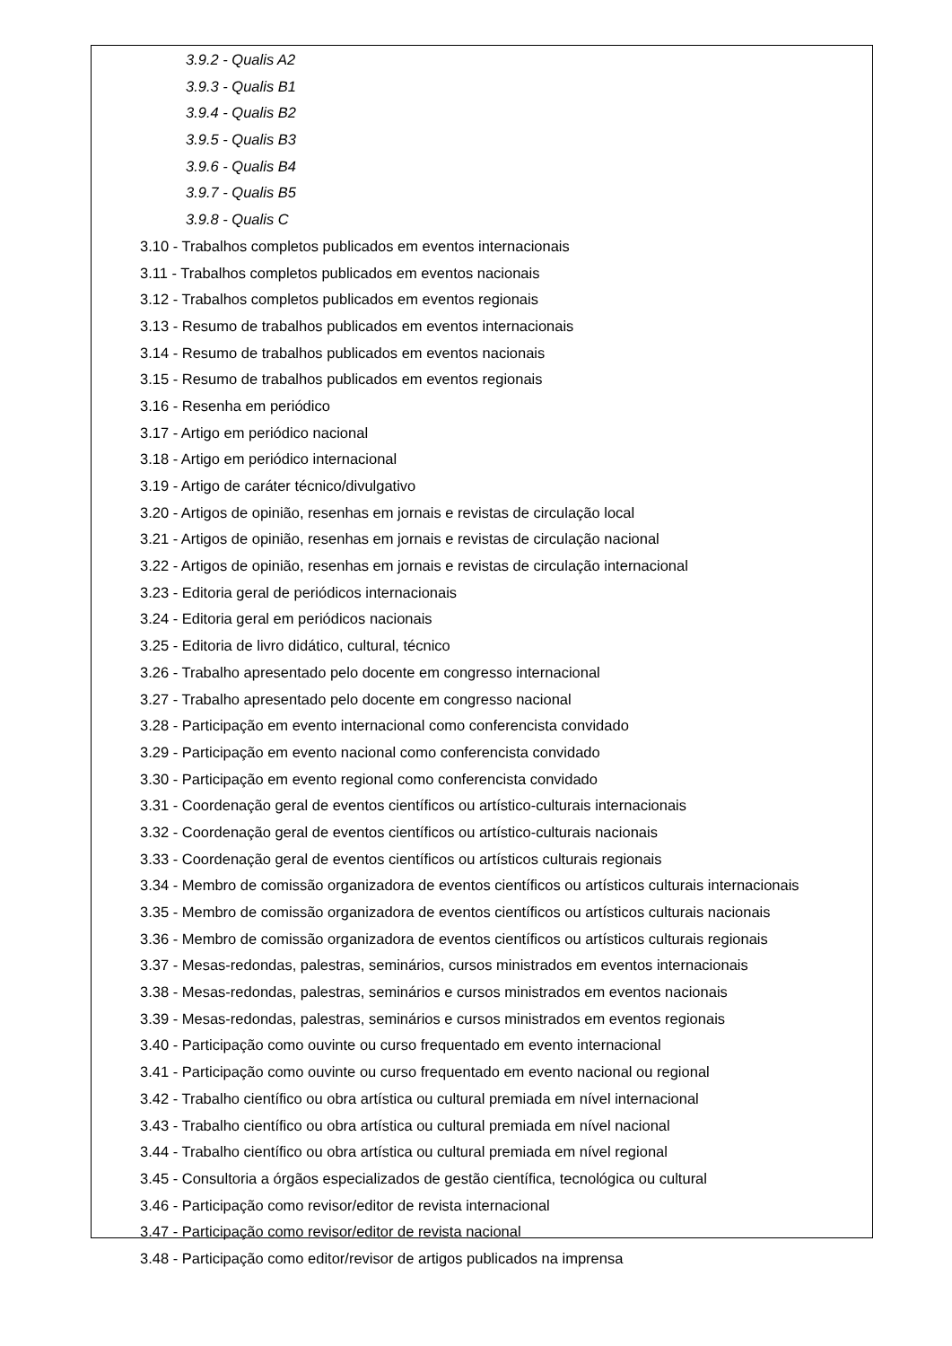3.9.2 - Qualis A2
3.9.3 - Qualis B1
3.9.4 - Qualis B2
3.9.5 - Qualis B3
3.9.6 - Qualis B4
3.9.7 - Qualis B5
3.9.8 - Qualis C
3.10 - Trabalhos completos publicados em eventos internacionais
3.11 - Trabalhos completos publicados em eventos nacionais
3.12 - Trabalhos completos publicados em eventos regionais
3.13 - Resumo de trabalhos publicados em eventos internacionais
3.14 - Resumo de trabalhos publicados em eventos nacionais
3.15 - Resumo de trabalhos publicados em eventos regionais
3.16 - Resenha em periódico
3.17 - Artigo em periódico nacional
3.18 - Artigo em periódico internacional
3.19 - Artigo de caráter técnico/divulgativo
3.20 - Artigos de opinião, resenhas em jornais e revistas de circulação local
3.21 - Artigos de opinião, resenhas em jornais e revistas de circulação nacional
3.22 - Artigos de opinião, resenhas em jornais e revistas de circulação internacional
3.23 - Editoria geral de periódicos internacionais
3.24 - Editoria geral em periódicos nacionais
3.25 - Editoria de livro didático, cultural, técnico
3.26 - Trabalho apresentado pelo docente em congresso internacional
3.27 - Trabalho apresentado pelo docente em congresso nacional
3.28 - Participação em evento internacional como conferencista convidado
3.29 - Participação em evento nacional como conferencista convidado
3.30 - Participação em evento regional como conferencista convidado
3.31 - Coordenação geral de eventos científicos ou artístico-culturais internacionais
3.32 - Coordenação geral de eventos científicos ou artístico-culturais nacionais
3.33 - Coordenação geral de eventos científicos ou artísticos culturais regionais
3.34 - Membro de comissão organizadora de eventos científicos ou artísticos culturais internacionais
3.35 - Membro de comissão organizadora de eventos científicos ou artísticos culturais nacionais
3.36 - Membro de comissão organizadora de eventos científicos ou artísticos culturais regionais
3.37 - Mesas-redondas, palestras, seminários, cursos ministrados em eventos internacionais
3.38 - Mesas-redondas, palestras, seminários e cursos ministrados em eventos nacionais
3.39 - Mesas-redondas, palestras, seminários e cursos ministrados em eventos regionais
3.40 - Participação como ouvinte ou curso frequentado em evento internacional
3.41 - Participação como ouvinte ou curso frequentado em evento nacional ou regional
3.42 - Trabalho científico ou obra artística ou cultural premiada em nível internacional
3.43 - Trabalho científico ou obra artística ou cultural premiada em nível nacional
3.44 - Trabalho científico ou obra artística ou cultural premiada em nível regional
3.45 - Consultoria a órgãos especializados de gestão científica, tecnológica ou cultural
3.46 - Participação como revisor/editor de revista internacional
3.47 - Participação como revisor/editor de revista nacional
3.48 - Participação como editor/revisor de artigos publicados na imprensa